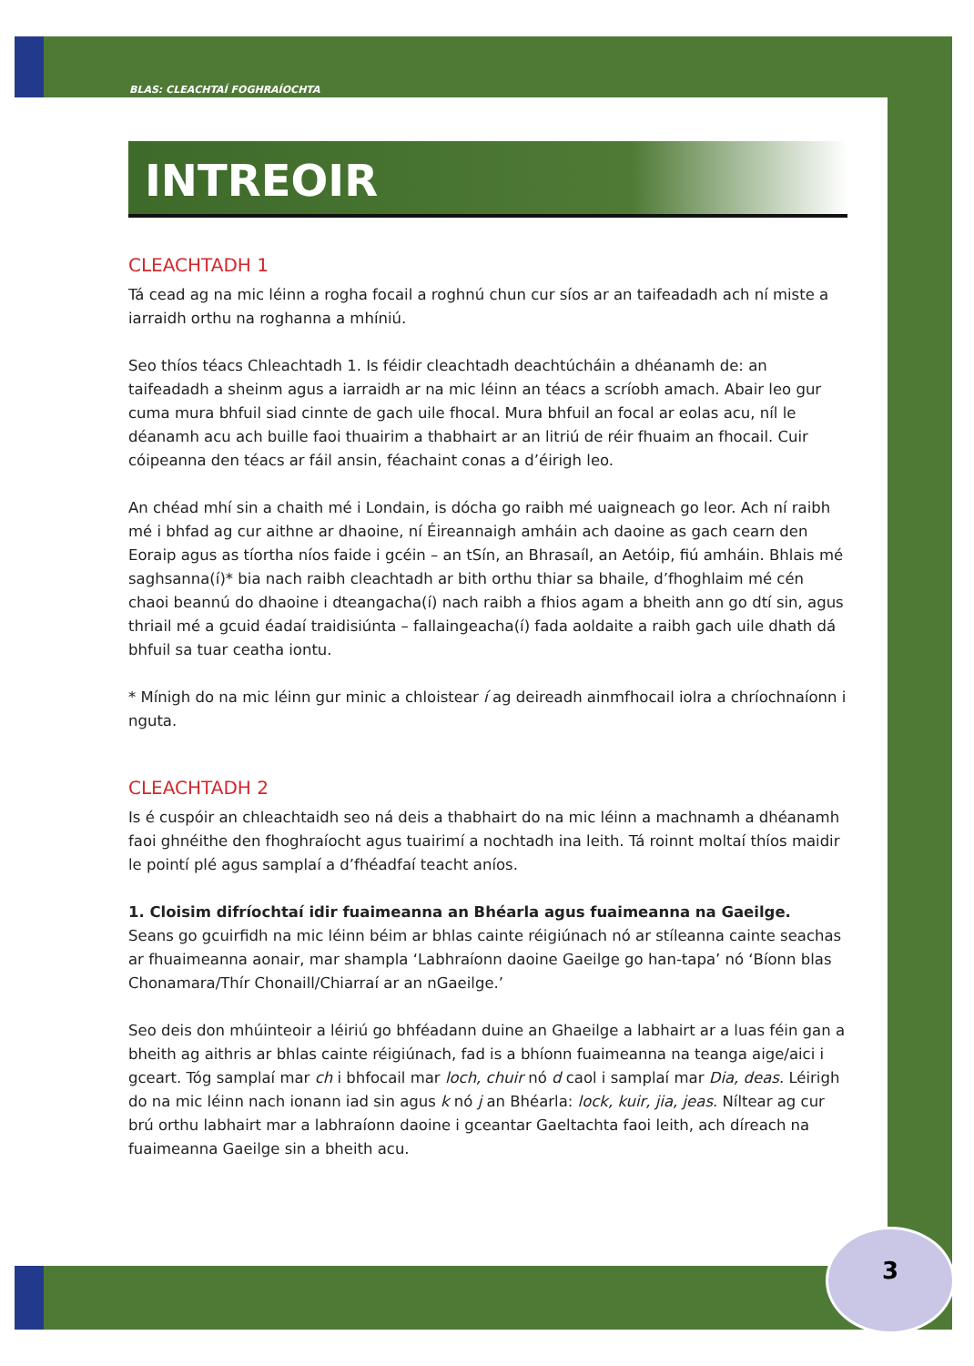BLAS: CLEACHTAÍ FOGHRAÍOCHTA
INTREOIR
CLEACHTADH 1
Tá cead ag na mic léinn a rogha focail a roghnú chun cur síos ar an taifeadadh ach ní miste a iarraidh orthu na roghanna a mhíniú.
Seo thíos téacs Chleachtadh 1. Is féidir cleachtadh deachtúcháin a dhéanamh de: an taifeadadh a sheinm agus a iarraidh ar na mic léinn an téacs a scríobh amach. Abair leo gur cuma mura bhfuil siad cinnte de gach uile fhocal. Mura bhfuil an focal ar eolas acu, níl le déanamh acu ach buille faoi thuairim a thabhairt ar an litriú de réir fhuaim an fhocail. Cuir cóipeanna den téacs ar fáil ansin, féachaint conas a d’éirigh leo.
An chéad mhí sin a chaith mé i Londain, is dócha go raibh mé uaigneach go leor. Ach ní raibh mé i bhfad ag cur aithne ar dhaoine, ní Éireannaigh amháin ach daoine as gach cearn den Eoraip agus as tíortha níos faide i gcéin – an tSín, an Bhrasaíl, an Aetóip, fiú amháin. Bhlais mé saghsanna(í)* bia nach raibh cleachtadh ar bith orthu thiar sa bhaile, d’fhoghlaim mé cén chaoi beannú do dhaoine i dteangacha(í) nach raibh a fhios agam a bheith ann go dtí sin, agus thriail mé a gcuid éadaí traidisiúnta – fallaingeacha(í) fada aoldaite a raibh gach uile dhath dá bhfuil sa tuar ceatha iontu.
* Mínigh do na mic léinn gur minic a chloistear í ag deireadh ainmfhocail iolra a chríochnaíonn i nguta.
CLEACHTADH 2
Is é cuspóir an chleachtaidh seo ná deis a thabhairt do na mic léinn a machnamh a dhéanamh faoi ghnéithe den fhoghraíocht agus tuairimí a nochtadh ina leith. Tá roinnt moltaí thíos maidir le pointí plé agus samplaí a d’fhéadfaí teacht aníos.
1. Cloisim difríochtaí idir fuaimeanna an Bhéarla agus fuaimeanna na Gaeilge.
Seans go gcuirfidh na mic léinn béim ar bhlas cainte réigiúnach nó ar stíleanna cainte seachas ar fhuaimeanna aonair, mar shampla ‘Labhraíonn daoine Gaeilge go han-tapa’ nó ‘Bíonn blas Chonamara/Thír Chonaill/Chiarraí ar an nGaeilge.’
Seo deis don mhúinteoir a léiriú go bhféadann duine an Ghaeilge a labhairt ar a luas féin gan a bheith ag aithris ar bhlas cainte réigiúnach, fad is a bhíonn fuaimeanna na teanga aige/aici i gceart. Tóg samplaí mar ch i bhfocail mar loch, chuir nó d caol i samplaí mar Dia, deas. Léirigh do na mic léinn nach ionann iad sin agus k nó j an Bhéarla: lock, kuir, jia, jeas. Níltear ag cur brú orthu labhairt mar a labhraíonn daoine i gceantar Gaeltachta faoi leith, ach díreach na fuaimeanna Gaeilge sin a bheith acu.
3